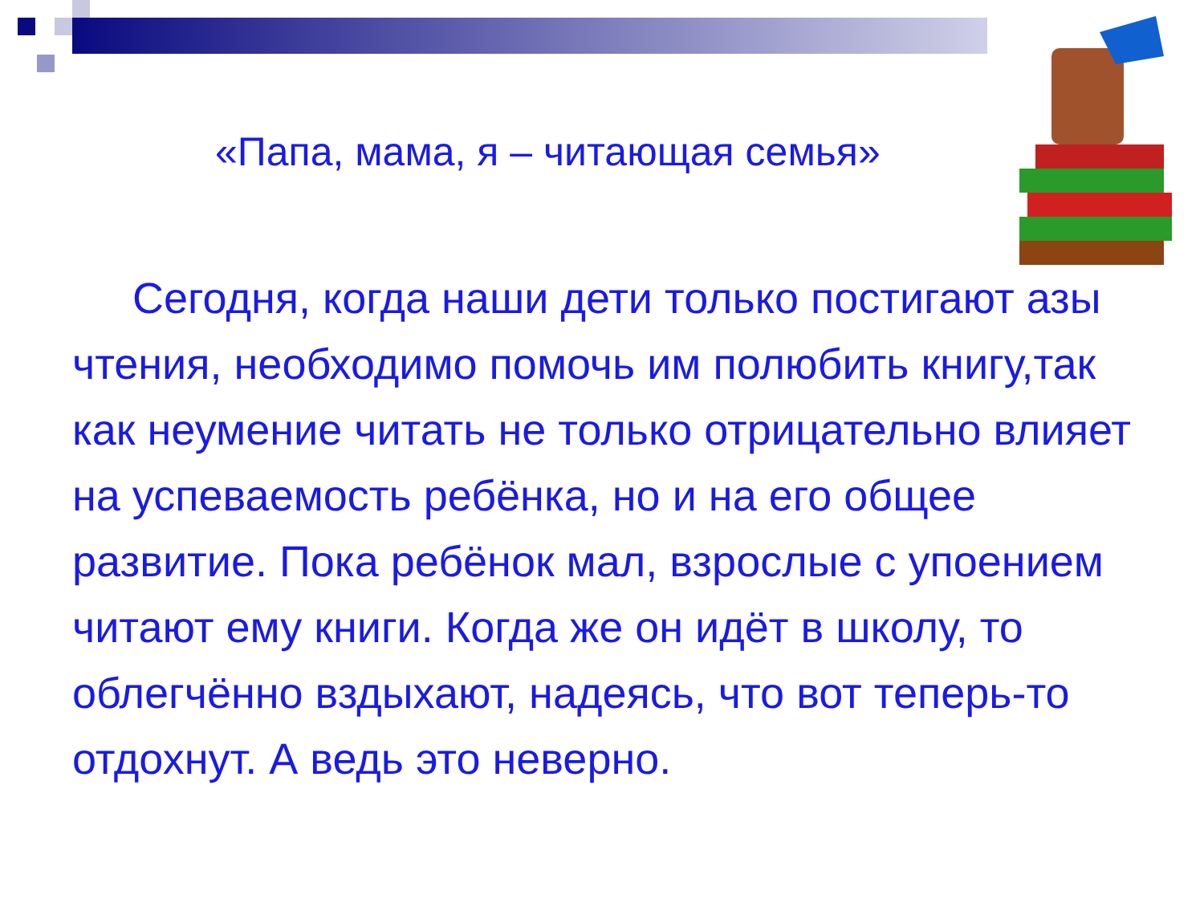«Папа, мама, я – читающая семья»
Сегодня, когда наши дети только постигают азы чтения, необходимо помочь им полюбить книгу,так как неумение читать не только отрицательно влияет на успеваемость ребёнка, но и на его общее развитие. Пока ребёнок мал, взрослые с упоением читают ему книги. Когда же он идёт в школу, то облегчённо вздыхают, надеясь, что вот теперь-то отдохнут. А ведь это неверно.